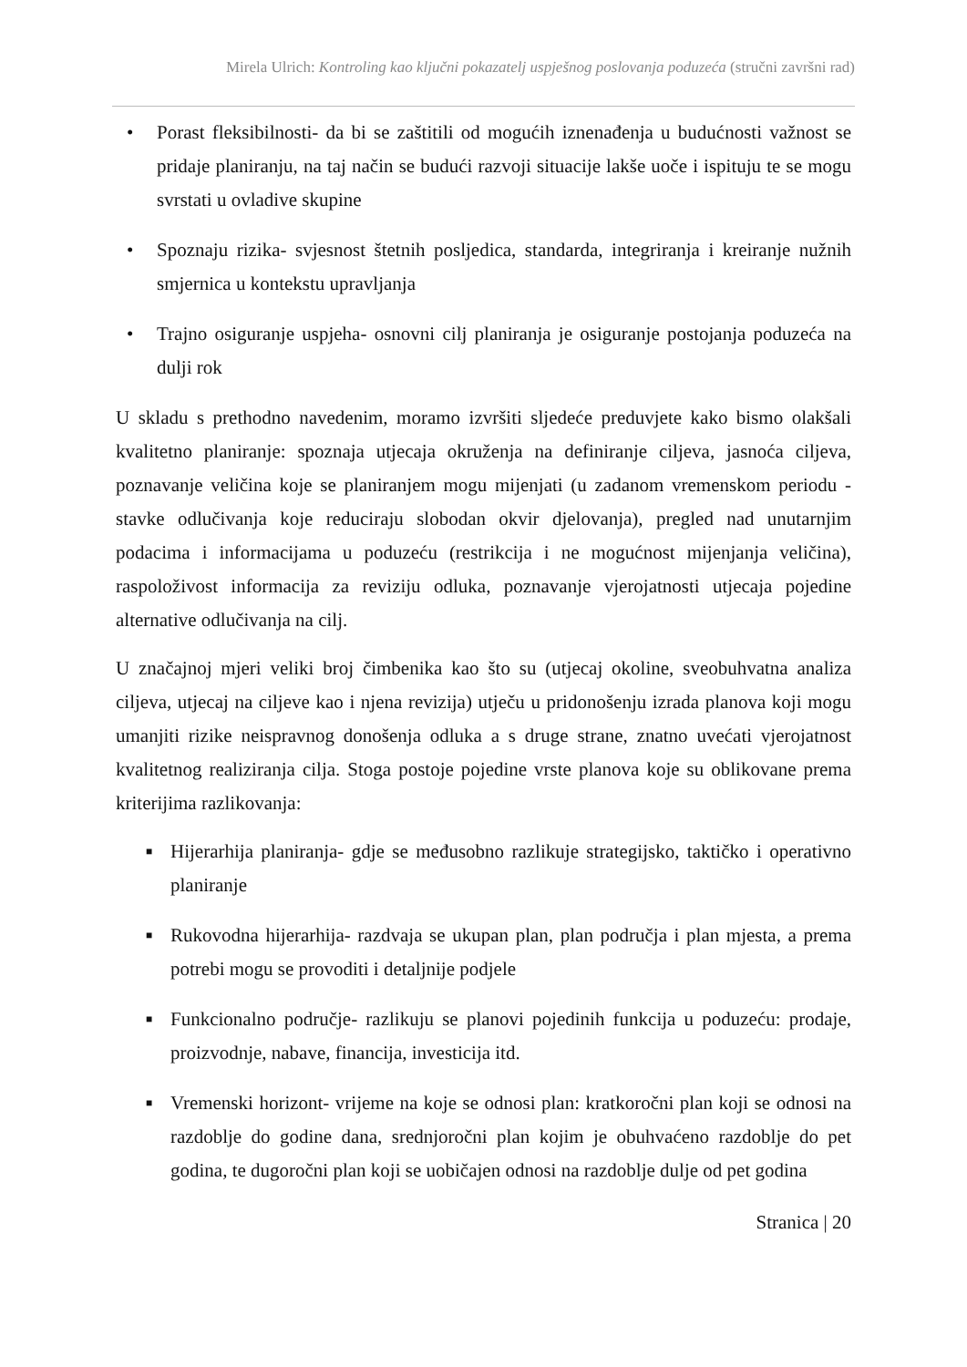Mirela Ulrich: Kontroling kao ključni pokazatelj uspješnog poslovanja poduzeća (stručni završni rad)
• Porast fleksibilnosti- da bi se zaštitili od mogućih iznenađenja u budućnosti važnost se pridaje planiranju, na taj način se budući razvoji situacije lakše uoče i ispituju te se mogu svrstati u ovladive skupine
• Spoznaju rizika- svjesnost štetnih posljedica, standarda, integriranja i kreiranje nužnih smjernica u kontekstu upravljanja
• Trajno osiguranje uspjeha- osnovni cilj planiranja je osiguranje postojanja poduzeća na dulji rok
U skladu s prethodno navedenim, moramo izvršiti sljedeće preduvjete kako bismo olakšali kvalitetno planiranje: spoznaja utjecaja okruženja na definiranje ciljeva, jasnoća ciljeva, poznavanje veličina koje se planiranjem mogu mijenjati (u zadanom vremenskom periodu - stavke odlučivanja koje reduciraju slobodan okvir djelovanja), pregled nad unutarnjim podacima i informacijama u poduzeću (restrikcija i ne mogućnost mijenjanja veličina), raspoloživost informacija za reviziju odluka, poznavanje vjerojatnosti utjecaja pojedine alternative odlučivanja na cilj.
U značajnoj mjeri veliki broj čimbenika kao što su (utjecaj okoline, sveobuhvatna analiza ciljeva, utjecaj na ciljeve kao i njena revizija) utječu u pridonošenju izrada planova koji mogu umanjiti rizike neispravnog donošenja odluka a s druge strane, znatno uvećati vjerojatnost kvalitetnog realiziranja cilja. Stoga postoje pojedine vrste planova koje su oblikovane prema kriterijima razlikovanja:
■ Hijerarhija planiranja- gdje se međusobno razlikuje strategijsko, taktičko i operativno planiranje
■ Rukovodna hijerarhija- razdvaja se ukupan plan, plan područja i plan mjesta, a prema potrebi mogu se provoditi i detaljnije podjele
■ Funkcionalno područje- razlikuju se planovi pojedinih funkcija u poduzeću: prodaje, proizvodnje, nabave, financija, investicija itd.
■ Vremenski horizont- vrijeme na koje se odnosi plan: kratkoročni plan koji se odnosi na razdoblje do godine dana, srednjoročni plan kojim je obuhvaćeno razdoblje do pet godina, te dugoročni plan koji se uobičajen odnosi na razdoblje dulje od pet godina
Stranica | 20